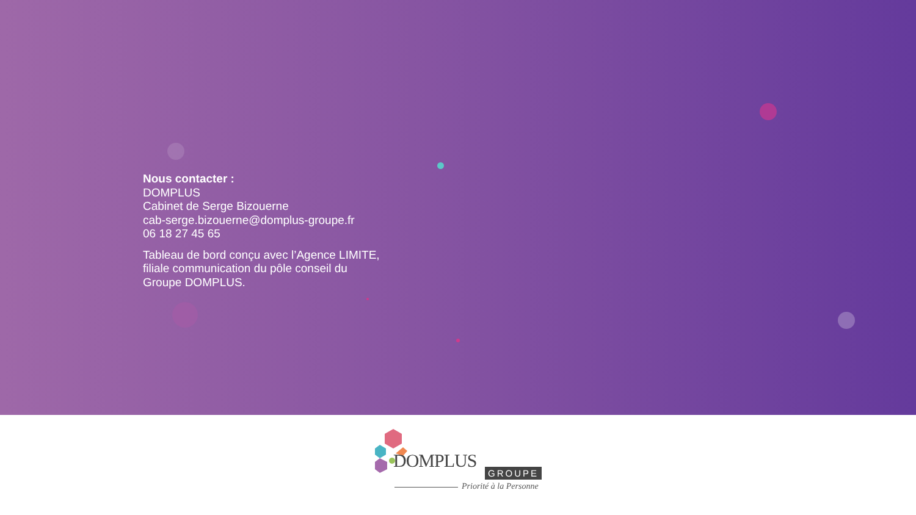Nous contacter :
DOMPLUS
Cabinet de Serge Bizouerne
cab-serge.bizouerne@domplus-groupe.fr
06 18 27 45 65
Tableau de bord conçu avec l’Agence LIMITE,
filiale communication du pôle conseil du
Groupe DOMPLUS.
DOMPLUS
GROUPE
Priorité à la Personne